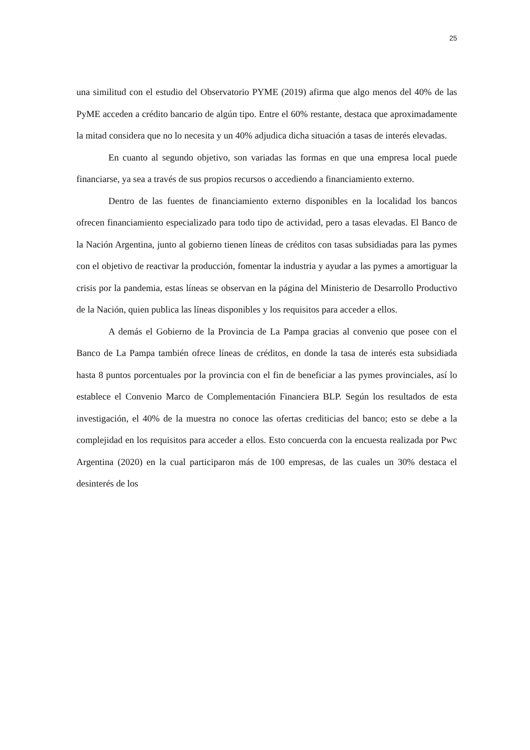25
una similitud con el estudio del Observatorio PYME (2019) afirma que algo menos del 40% de las PyME acceden a crédito bancario de algún tipo. Entre el 60% restante, destaca que aproximadamente la mitad considera que no lo necesita y un 40% adjudica dicha situación a tasas de interés elevadas.
En cuanto al segundo objetivo, son variadas las formas en que una empresa local puede financiarse, ya sea a través de sus propios recursos o accediendo a financiamiento externo.
Dentro de las fuentes de financiamiento externo disponibles en la localidad los bancos ofrecen financiamiento especializado para todo tipo de actividad, pero a tasas elevadas. El Banco de la Nación Argentina, junto al gobierno tienen líneas de créditos con tasas subsidiadas para las pymes con el objetivo de reactivar la producción, fomentar la industria y ayudar a las pymes a amortiguar la crisis por la pandemia, estas líneas se observan en la página del Ministerio de Desarrollo Productivo de la Nación, quien publica las líneas disponibles y los requisitos para acceder a ellos.
A demás el Gobierno de la Provincia de La Pampa gracias al convenio que posee con el Banco de La Pampa también ofrece líneas de créditos, en donde la tasa de interés esta subsidiada hasta 8 puntos porcentuales por la provincia con el fin de beneficiar a las pymes provinciales, así lo establece el Convenio Marco de Complementación Financiera BLP. Según los resultados de esta investigación, el 40% de la muestra no conoce las ofertas crediticias del banco; esto se debe a la complejidad en los requisitos para acceder a ellos. Esto concuerda con la encuesta realizada por Pwc Argentina (2020) en la cual participaron más de 100 empresas, de las cuales un 30% destaca el desinterés de los